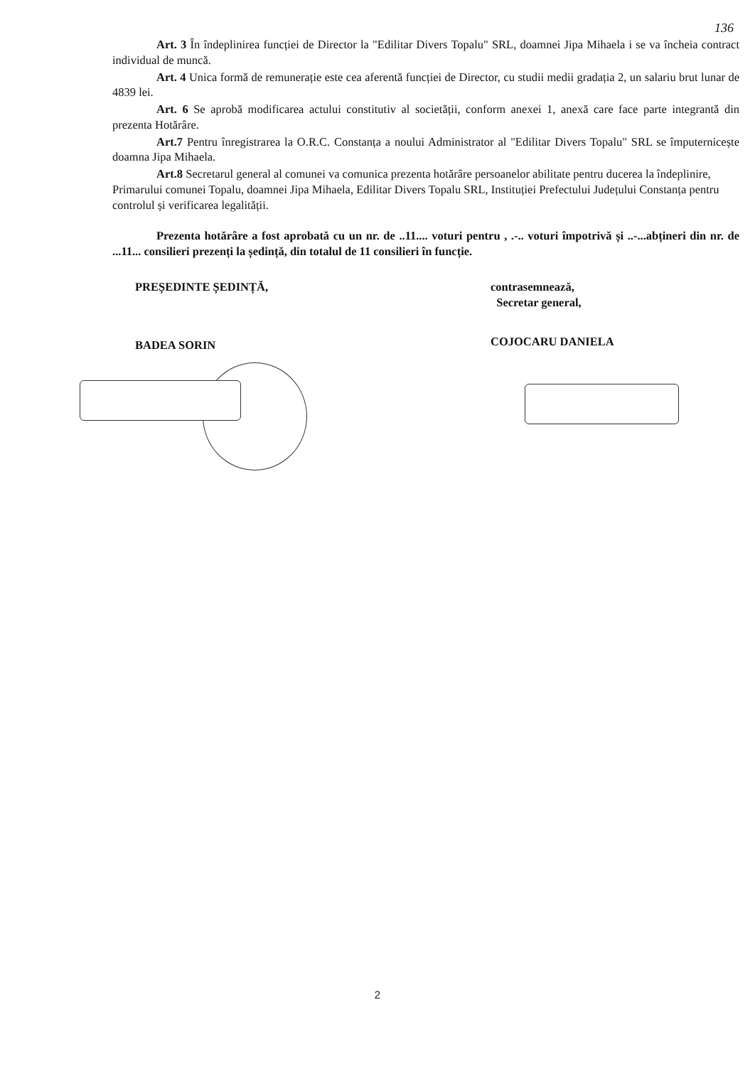136
Art. 3 În îndeplinirea funcției de Director la "Edilitar Divers Topalu" SRL, doamnei Jipa Mihaela i se va încheia contract individual de muncă.
Art. 4 Unica formă de remunerație este cea aferentă funcției de Director, cu studii medii gradația 2, un salariu brut lunar de 4839 lei.
Art. 6 Se aprobă modificarea actului constitutiv al societății, conform anexei 1, anexă care face parte integrantă din prezenta Hotărâre.
Art.7 Pentru înregistrarea la O.R.C. Constanța a noului Administrator al "Edilitar Divers Topalu" SRL se împuternicește doamna Jipa Mihaela.
Art.8 Secretarul general al comunei va comunica prezenta hotărâre persoanelor abilitate pentru ducerea la îndeplinire, Primarului comunei Topalu, doamnei Jipa Mihaela, Edilitar Divers Topalu SRL, Instituției Prefectului Județului Constanța pentru controlul și verificarea legalității.
Prezenta hotărâre a fost aprobată cu un nr. de ..11.... voturi pentru , .-.. voturi împotrivă și ..-...abțineri din nr. de ...11... consilieri prezenți la ședință, din totalul de 11 consilieri în funcție.
PREȘEDINTE ȘEDINȚĂ,
BADEA SORIN
contrasemnează,
Secretar general,
COJOCARU DANIELA
2